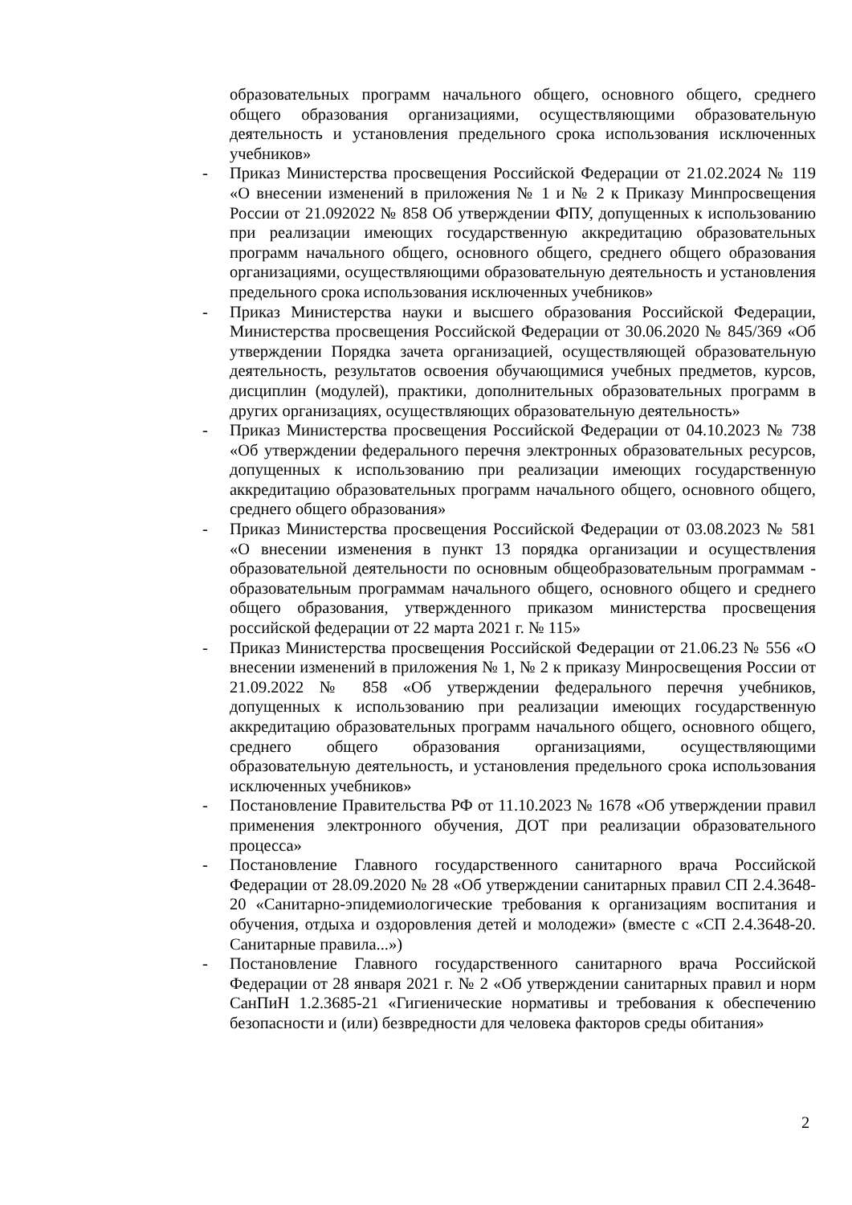образовательных программ начального общего, основного общего, среднего общего образования организациями, осуществляющими образовательную деятельность и установления предельного срока использования исключенных учебников»
- Приказ Министерства просвещения Российской Федерации от 21.02.2024 № 119 «О внесении изменений в приложения № 1 и № 2 к Приказу Минпросвещения России от 21.092022 № 858 Об утверждении ФПУ, допущенных к использованию при реализации имеющих государственную аккредитацию образовательных программ начального общего, основного общего, среднего общего образования организациями, осуществляющими образовательную деятельность и установления предельного срока использования исключенных учебников»
- Приказ Министерства науки и высшего образования Российской Федерации, Министерства просвещения Российской Федерации от 30.06.2020 № 845/369 «Об утверждении Порядка зачета организацией, осуществляющей образовательную деятельность, результатов освоения обучающимися учебных предметов, курсов, дисциплин (модулей), практики, дополнительных образовательных программ в других организациях, осуществляющих образовательную деятельность»
- Приказ Министерства просвещения Российской Федерации от 04.10.2023 № 738 «Об утверждении федерального перечня электронных образовательных ресурсов, допущенных к использованию при реализации имеющих государственную аккредитацию образовательных программ начального общего, основного общего, среднего общего образования»
- Приказ Министерства просвещения Российской Федерации от 03.08.2023 № 581 «О внесении изменения в пункт 13 порядка организации и осуществления образовательной деятельности по основным общеобразовательным программам - образовательным программам начального общего, основного общего и среднего общего образования, утвержденного приказом министерства просвещения российской федерации от 22 марта 2021 г. № 115»
- Приказ Министерства просвещения Российской Федерации от 21.06.23 № 556 «О внесении изменений в приложения № 1, № 2 к приказу Минросвещения России от 21.09.2022 № 858 «Об утверждении федерального перечня учебников, допущенных к использованию при реализации имеющих государственную аккредитацию образовательных программ начального общего, основного общего, среднего общего образования организациями, осуществляющими образовательную деятельность, и установления предельного срока использования исключенных учебников»
- Постановление Правительства РФ от 11.10.2023 № 1678 «Об утверждении правил применения электронного обучения, ДОТ при реализации образовательного процесса»
- Постановление Главного государственного санитарного врача Российской Федерации от 28.09.2020 № 28 «Об утверждении санитарных правил СП 2.4.3648-20 «Санитарно-эпидемиологические требования к организациям воспитания и обучения, отдыха и оздоровления детей и молодежи» (вместе с «СП 2.4.3648-20. Санитарные правила...»)
- Постановление Главного государственного санитарного врача Российской Федерации от 28 января 2021 г. № 2 «Об утверждении санитарных правил и норм СанПиН 1.2.3685-21 «Гигиенические нормативы и требования к обеспечению безопасности и (или) безвредности для человека факторов среды обитания»
2